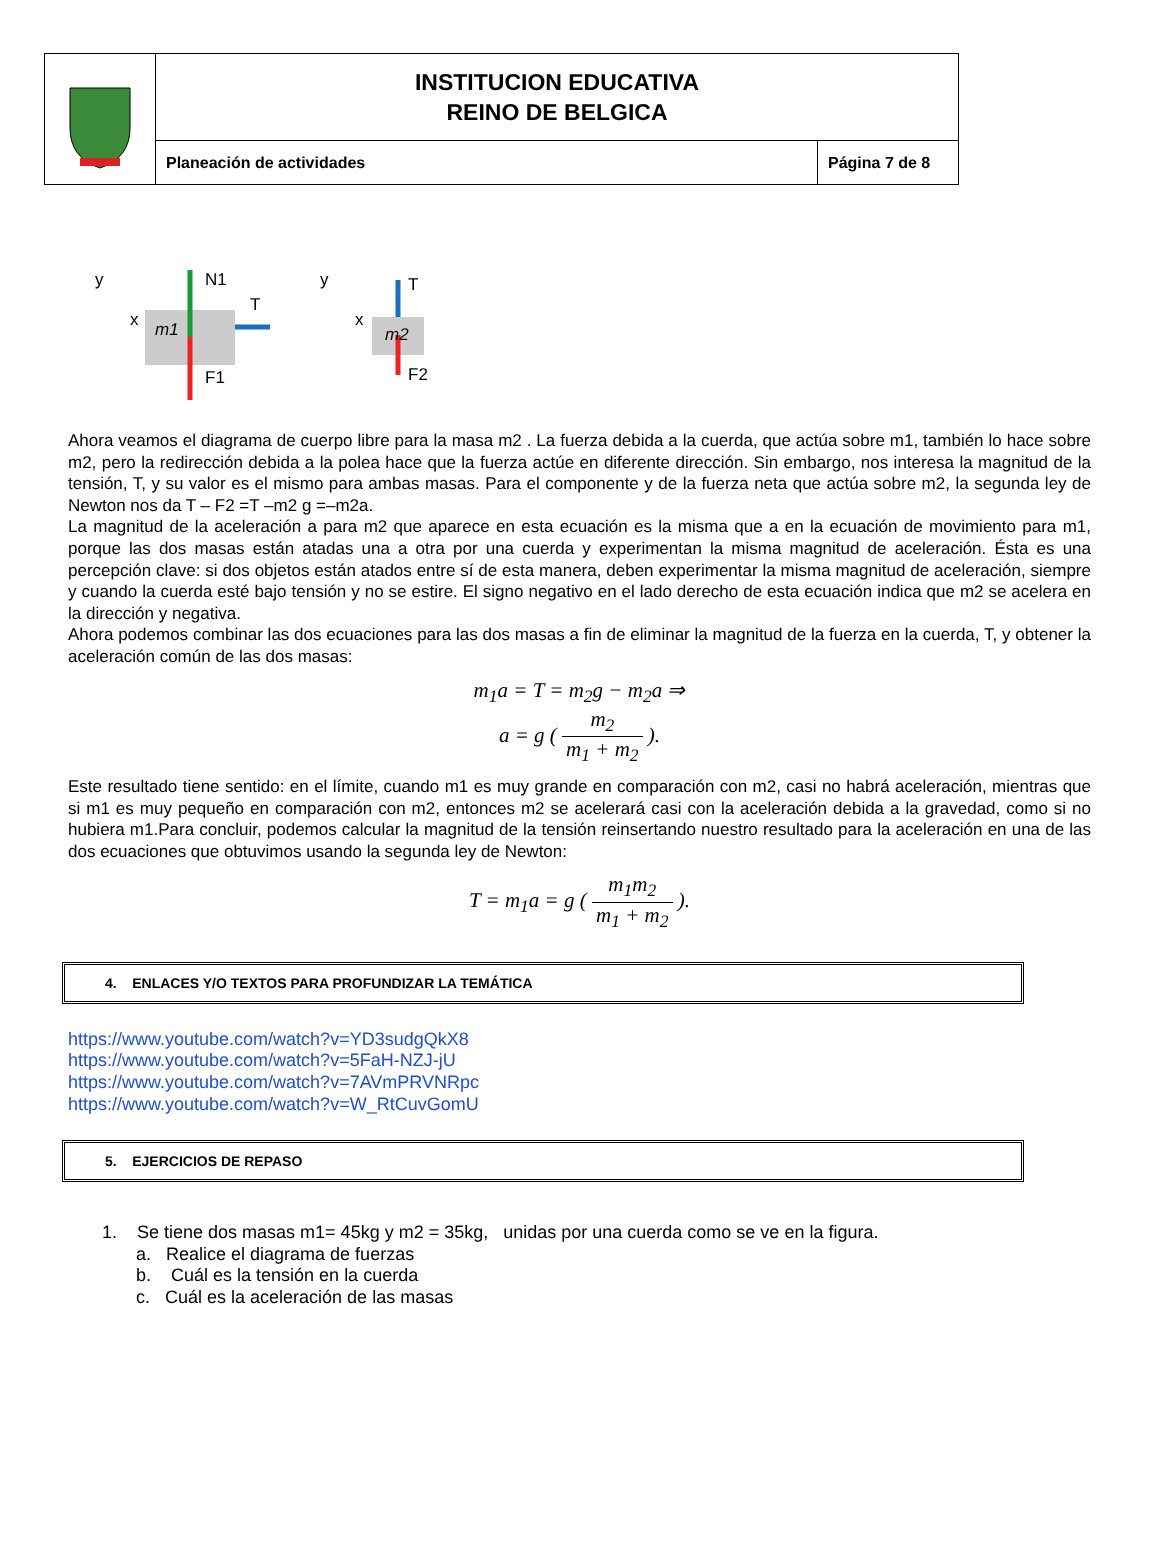| | INSTITUCION EDUCATIVA REINO DE BELGICA | |
| | Planeación de actividades | Página 7 de 8 |
m1
N1
T
F1
m2
T
F2
y
x
y
x
Ahora veamos el diagrama de cuerpo libre para la masa m2 . La fuerza debida a la cuerda, que actúa sobre m1, también lo hace sobre m2, pero la redirección debida a la polea hace que la fuerza actúe en diferente dirección. Sin embargo, nos interesa la magnitud de la tensión, T, y su valor es el mismo para ambas masas. Para el componente y de la fuerza neta que actúa sobre m2, la segunda ley de Newton nos da T – F2 =T –m2 g =–m2a.
La magnitud de la aceleración a para m2 que aparece en esta ecuación es la misma que a en la ecuación de movimiento para m1, porque las dos masas están atadas una a otra por una cuerda y experimentan la misma magnitud de aceleración. Ésta es una percepción clave: si dos objetos están atados entre sí de esta manera, deben experimentar la misma magnitud de aceleración, siempre y cuando la cuerda esté bajo tensión y no se estire. El signo negativo en el lado derecho de esta ecuación indica que m2 se acelera en la dirección y negativa.
Ahora podemos combinar las dos ecuaciones para las dos masas a fin de eliminar la magnitud de la fuerza en la cuerda, T, y obtener la aceleración común de las dos masas:
m<sub>1</sub>a = T = m<sub>2</sub>g − m<sub>2</sub>a ⇒
a = g ( m<sub>2</sub> m<sub>1</sub> + m<sub>2</sub> ).
Este resultado tiene sentido: en el límite, cuando m1 es muy grande en comparación con m2, casi no habrá aceleración, mientras que si m1 es muy pequeño en comparación con m2, entonces m2 se acelerará casi con la aceleración debida a la gravedad, como si no hubiera m1.Para concluir, podemos calcular la magnitud de la tensión reinsertando nuestro resultado para la aceleración en una de las dos ecuaciones que obtuvimos usando la segunda ley de Newton:
T = m<sub>1</sub>a = g ( m<sub>1</sub>m<sub>2</sub> m<sub>1</sub> + m<sub>2</sub> ).
4. ENLACES Y/O TEXTOS PARA PROFUNDIZAR LA TEMÁTICA
https://www.youtube.com/watch?v=YD3sudgQkX8
https://www.youtube.com/watch?v=5FaH-NZJ-jU
https://www.youtube.com/watch?v=7AVmPRVNRpc
https://www.youtube.com/watch?v=W_RtCuvGomU
5. EJERCICIOS DE REPASO
1. Se tiene dos masas m1= 45kg y m2 = 35kg, unidas por una cuerda como se ve en la figura.
a. Realice el diagrama de fuerzas
b. Cuál es la tensión en la cuerda
c. Cuál es la aceleración de las masas